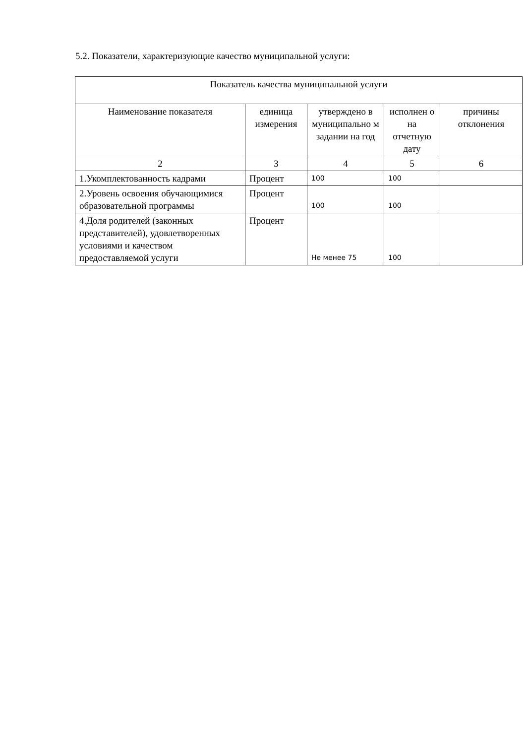5.2. Показатели, характеризующие качество муниципальной услуги:
| Показатель качества муниципальной услуги | | | | |
| --- | --- | --- | --- | --- |
| Наименование показателя | единица измерения | утверждено в муниципально м задании на год | исполнен о на отчетную дату | причины отклонения |
| 2 | 3 | 4 | 5 | 6 |
| 1.Укомплектованность кадрами | Процент | 100 | 100 | |
| 2.Уровень освоения обучающимися образовательной программы | Процент | 100 | 100 | |
| 4.Доля родителей (законных представителей), удовлетворенных условиями и качеством предоставляемой услуги | Процент | Не менее 75 | 100 | |